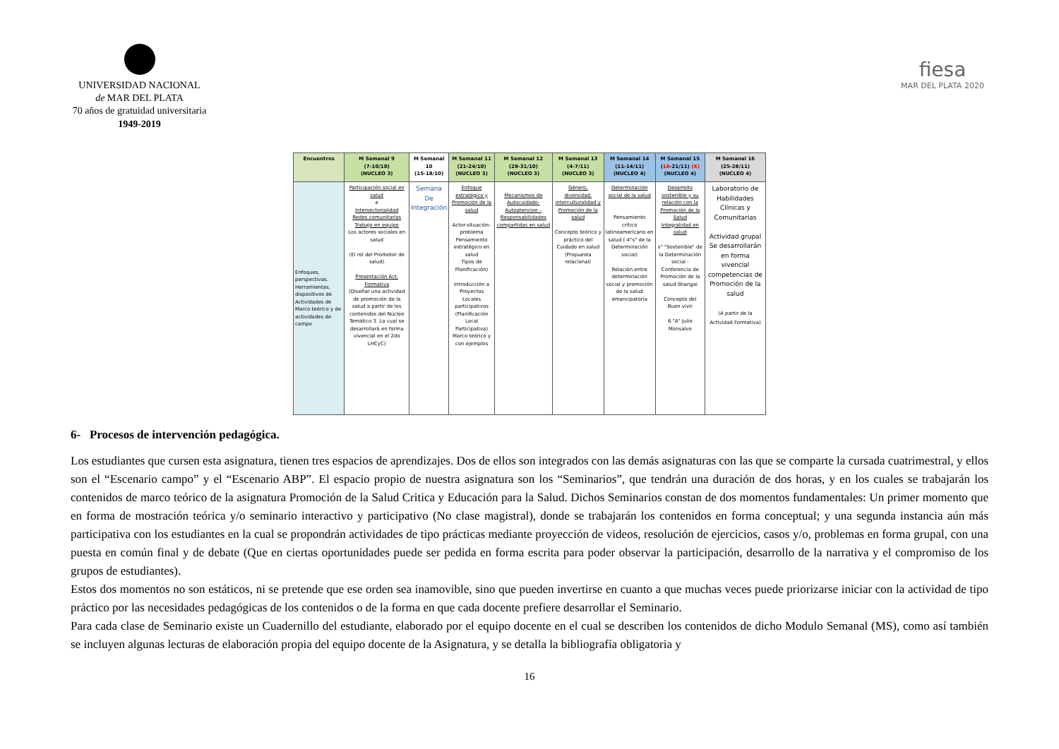UNIVERSIDAD NACIONAL
de MAR DEL PLATA
70 años de gratuidad universitaria
1949-2019
fiesa
MAR DEL PLATA 2020
| Encuentros | M Semanal 9 (7-10/10) (NUCLEO 3) | M Semanal 10 (15-18/10) | M Semanal 11 (21-24/10) (NUCLEO 3) | M Semanal 12 (28-31/10) (NUCLEO 3) | M Semanal 13 (4-7/11) (NUCLEO 3) | M Semanal 14 (11-14/11) (NUCLEO 4) | M Semanal 15 ( 18 -21/11) (X) (NUCLEO 4) | M Semanal 16 (25-28/11) (NUCLEO 4) |
| --- | --- | --- | --- | --- | --- | --- | --- | --- |
| Enfoques, perspectivas. Herramientas, dispositivos de Actividades de Marco teórico y de actividades de campo | Participación social en salud e Intersectorialidad Redes comunitarias Trabajo en equipo Los actores sociales en salud (El rol del Promotor de salud) Presentación Act. Formativa (Diseñar una actividad de promoción de la salud a partir de los contenidos del Núcleo Temático 3. La cual se desarrollará en forma vivencial en el 2do LHCyC) | Semana De Integración | Enfoque estratégico y Promoción de la salud Actor-situación-problema Pensamiento estratégico en salud Tipos de Planificación) Introducción a Proyectos Locales participativos (Planificación Local Participativa) Marco teórico y con ejemplos | Mecanismos de Autocuidado-Autoatencion – Responsabilidades compartidas en salud | Género, diversidad, interculturalidad y Promoción de la salud Concepto teórico y práctico del Cuidado en salud (Propuesta relacional) | Determinación social de la salud Pensamiento crítico latinoamericano en salud (-4"s" de la Determinación social) Relación entre determinación social y promoción de la salud emancipatoria | Desarrollo sostenible y su relación con la Promoción de la Salud Integralidad en salud s" "Sostenible" de la Determinación social - Conferencia de Promoción de la salud Shangai Concepto del Buen vivir 6 "A" Julio Monsalvo | Laboratorio de Habilidades Clínicas y Comunitarias Actividad grupal Se desarrollarán en forma vivencial competencias de Promoción de la salud (A partir de la Actividad Formativa) |
6- Procesos de intervención pedagógica.
Los estudiantes que cursen esta asignatura, tienen tres espacios de aprendizajes. Dos de ellos son integrados con las demás asignaturas con las que se comparte la cursada cuatrimestral, y ellos son el “Escenario campo” y el “Escenario ABP”. El espacio propio de nuestra asignatura son los “Seminarios”, que tendrán una duración de dos horas, y en los cuales se trabajarán los contenidos de marco teórico de la asignatura Promoción de la Salud Critica y Educación para la Salud. Dichos Seminarios constan de dos momentos fundamentales: Un primer momento que en forma de mostración teórica y/o seminario interactivo y participativo (No clase magistral), donde se trabajarán los contenidos en forma conceptual; y una segunda instancia aún más participativa con los estudiantes en la cual se propondrán actividades de tipo prácticas mediante proyección de videos, resolución de ejercicios, casos y/o, problemas en forma grupal, con una puesta en común final y de debate (Que en ciertas oportunidades puede ser pedida en forma escrita para poder observar la participación, desarrollo de la narrativa y el compromiso de los grupos de estudiantes).
Estos dos momentos no son estáticos, ni se pretende que ese orden sea inamovible, sino que pueden invertirse en cuanto a que muchas veces puede priorizarse iniciar con la actividad de tipo práctico por las necesidades pedagógicas de los contenidos o de la forma en que cada docente prefiere desarrollar el Seminario.
Para cada clase de Seminario existe un Cuadernillo del estudiante, elaborado por el equipo docente en el cual se describen los contenidos de dicho Modulo Semanal (MS), como así también se incluyen algunas lecturas de elaboración propia del equipo docente de la Asignatura, y se detalla la bibliografía obligatoria y
16